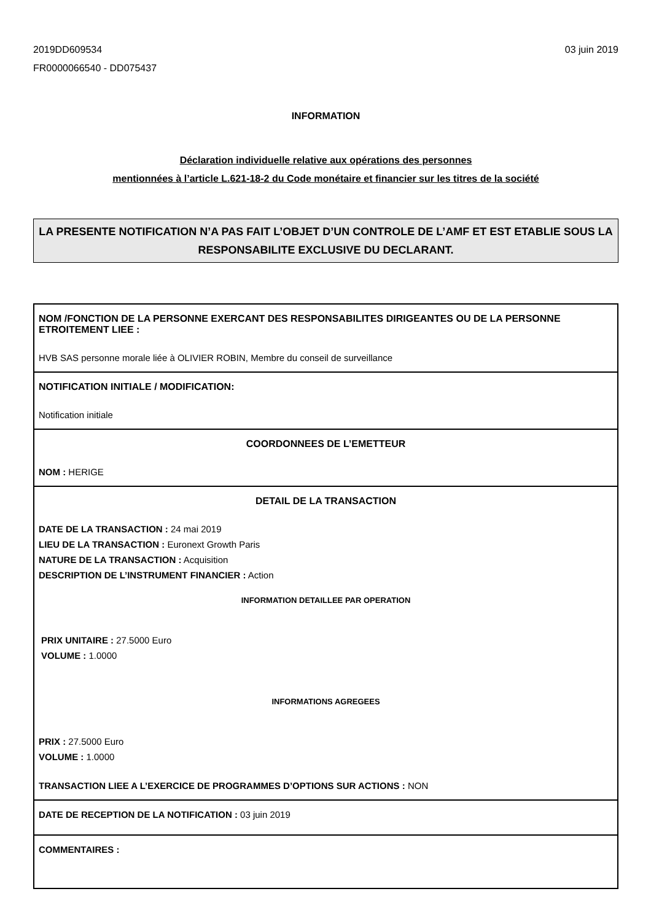2019DD609534
FR0000066540 - DD075437
03 juin 2019
INFORMATION
Déclaration individuelle relative aux opérations des personnes
mentionnées à l’article L.621-18-2 du Code monétaire et financier sur les titres de la société
LA PRESENTE NOTIFICATION N’A PAS FAIT L’OBJET D’UN CONTROLE DE L’AMF ET EST ETABLIE SOUS LA RESPONSABILITE EXCLUSIVE DU DECLARANT.
NOM /FONCTION DE LA PERSONNE EXERCANT DES RESPONSABILITES DIRIGEANTES OU DE LA PERSONNE ETROITEMENT LIEE :
HVB SAS personne morale liée à OLIVIER ROBIN, Membre du conseil de surveillance
NOTIFICATION INITIALE / MODIFICATION:
Notification initiale
COORDONNEES DE L’EMETTEUR
NOM : HERIGE
DETAIL DE LA TRANSACTION
DATE DE LA TRANSACTION : 24 mai 2019
LIEU DE LA TRANSACTION : Euronext Growth Paris
NATURE DE LA TRANSACTION : Acquisition
DESCRIPTION DE L’INSTRUMENT FINANCIER : Action
INFORMATION DETAILLEE PAR OPERATION
PRIX UNITAIRE : 27.5000 Euro
VOLUME : 1.0000
INFORMATIONS AGREGEES
PRIX : 27.5000 Euro
VOLUME : 1.0000
TRANSACTION LIEE A L’EXERCICE DE PROGRAMMES D’OPTIONS SUR ACTIONS : NON
DATE DE RECEPTION DE LA NOTIFICATION : 03 juin 2019
COMMENTAIRES :